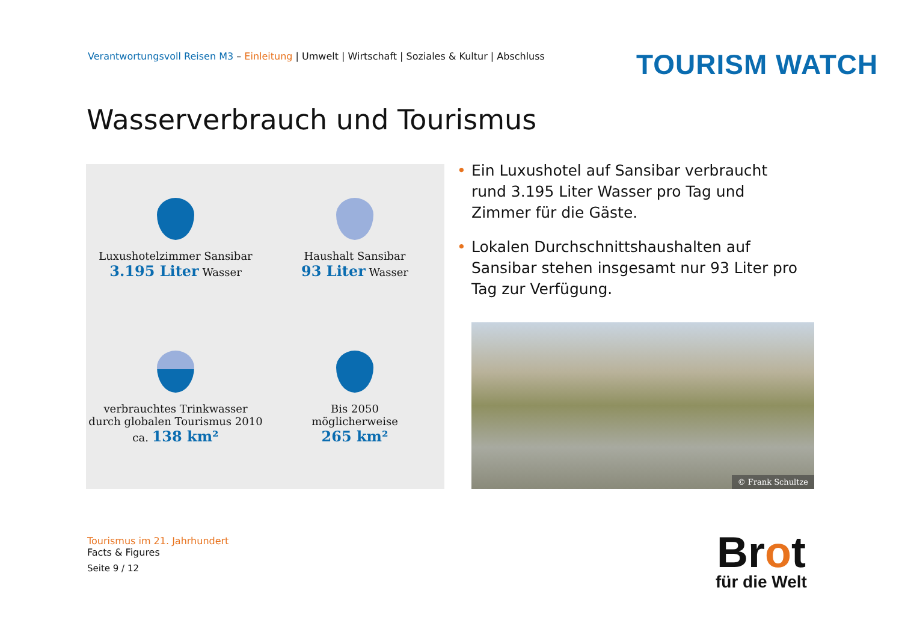Verantwortungsvoll Reisen M3 – Einleitung | Umwelt | Wirtschaft | Soziales & Kultur | Abschluss
TOURISM WATCH
Wasserverbrauch und Tourismus
Luxushotelzimmer Sansibar
3.195 Liter Wasser
Haushalt Sansibar
93 Liter Wasser
verbrauchtes Trinkwasser
durch globalen Tourismus 2010
ca. 138 km²
Bis 2050
möglicherweise
265 km²
• Ein Luxushotel auf Sansibar verbraucht rund 3.195 Liter Wasser pro Tag und Zimmer für die Gäste.
• Lokalen Durchschnittshaushalten auf Sansibar stehen insgesamt nur 93 Liter pro Tag zur Verfügung.
© Frank Schultze
Tourismus im 21. Jahrhundert
Facts & Figures
Seite 9 / 12
Brot
für die Welt